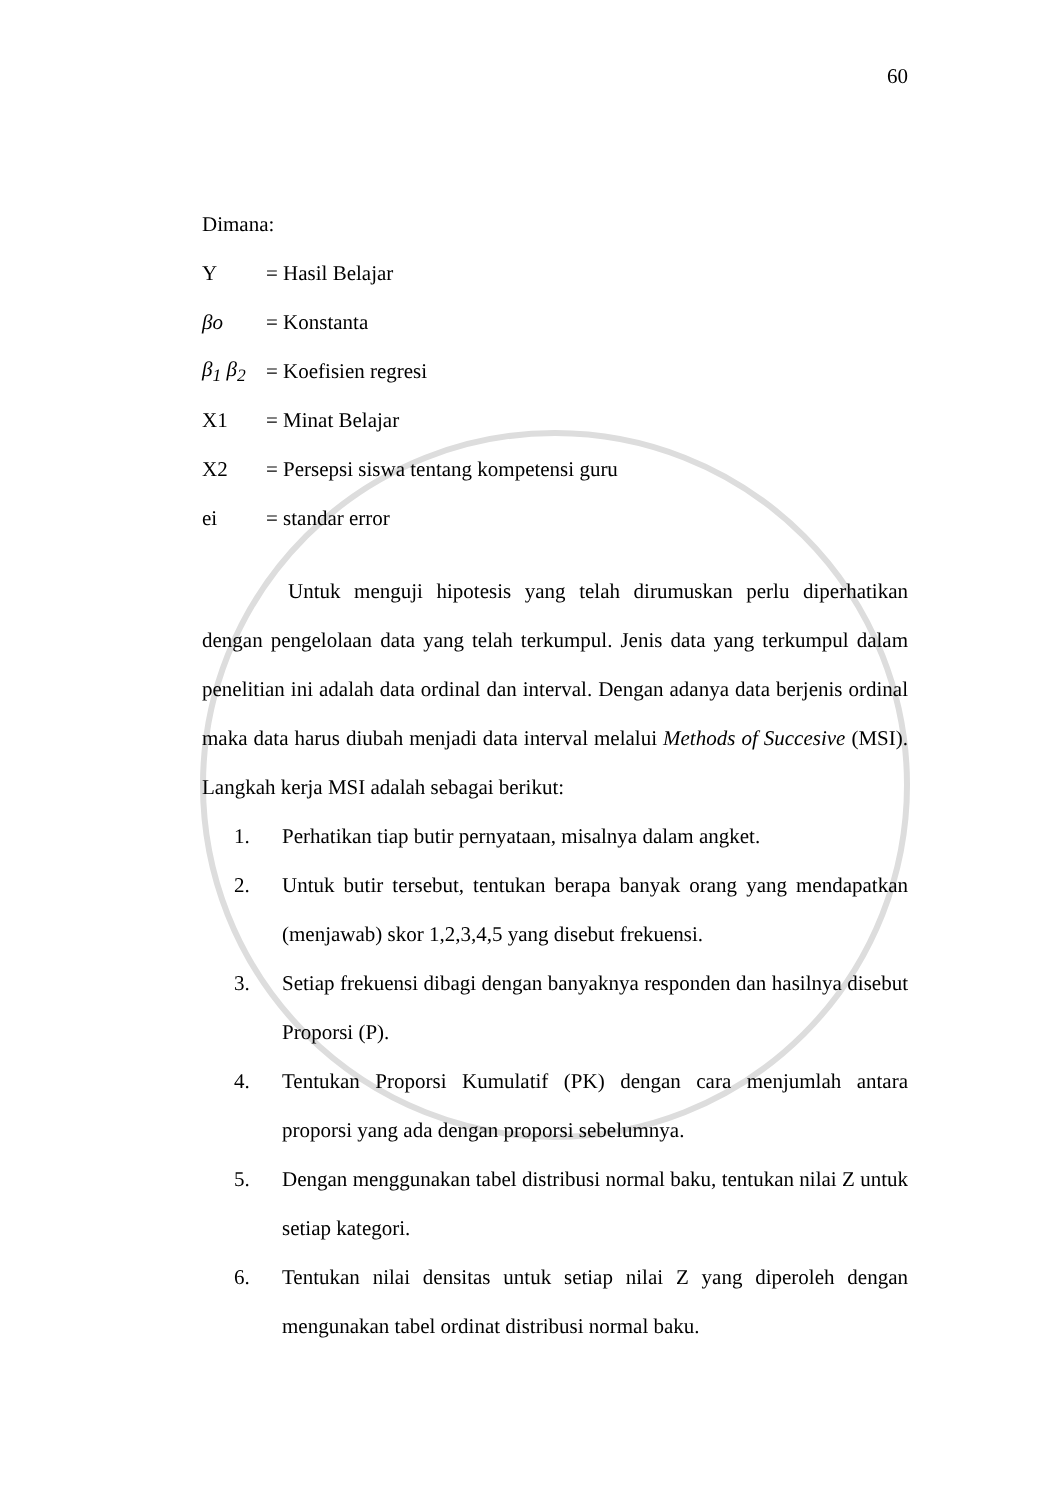60
Dimana:
Y = Hasil Belajar
βo = Konstanta
β<sub>1</sub> β<sub>2</sub> = Koefisien regresi
X1 = Minat Belajar
X2 = Persepsi siswa tentang kompetensi guru
ei = standar error
Untuk menguji hipotesis yang telah dirumuskan perlu diperhatikan dengan pengelolaan data yang telah terkumpul. Jenis data yang terkumpul dalam penelitian ini adalah data ordinal dan interval. Dengan adanya data berjenis ordinal maka data harus diubah menjadi data interval melalui Methods of Succesive (MSI). Langkah kerja MSI adalah sebagai berikut:
1. Perhatikan tiap butir pernyataan, misalnya dalam angket.
2. Untuk butir tersebut, tentukan berapa banyak orang yang mendapatkan (menjawab) skor 1,2,3,4,5 yang disebut frekuensi.
3. Setiap frekuensi dibagi dengan banyaknya responden dan hasilnya disebut Proporsi (P).
4. Tentukan Proporsi Kumulatif (PK) dengan cara menjumlah antara proporsi yang ada dengan proporsi sebelumnya.
5. Dengan menggunakan tabel distribusi normal baku, tentukan nilai Z untuk setiap kategori.
6. Tentukan nilai densitas untuk setiap nilai Z yang diperoleh dengan mengunakan tabel ordinat distribusi normal baku.